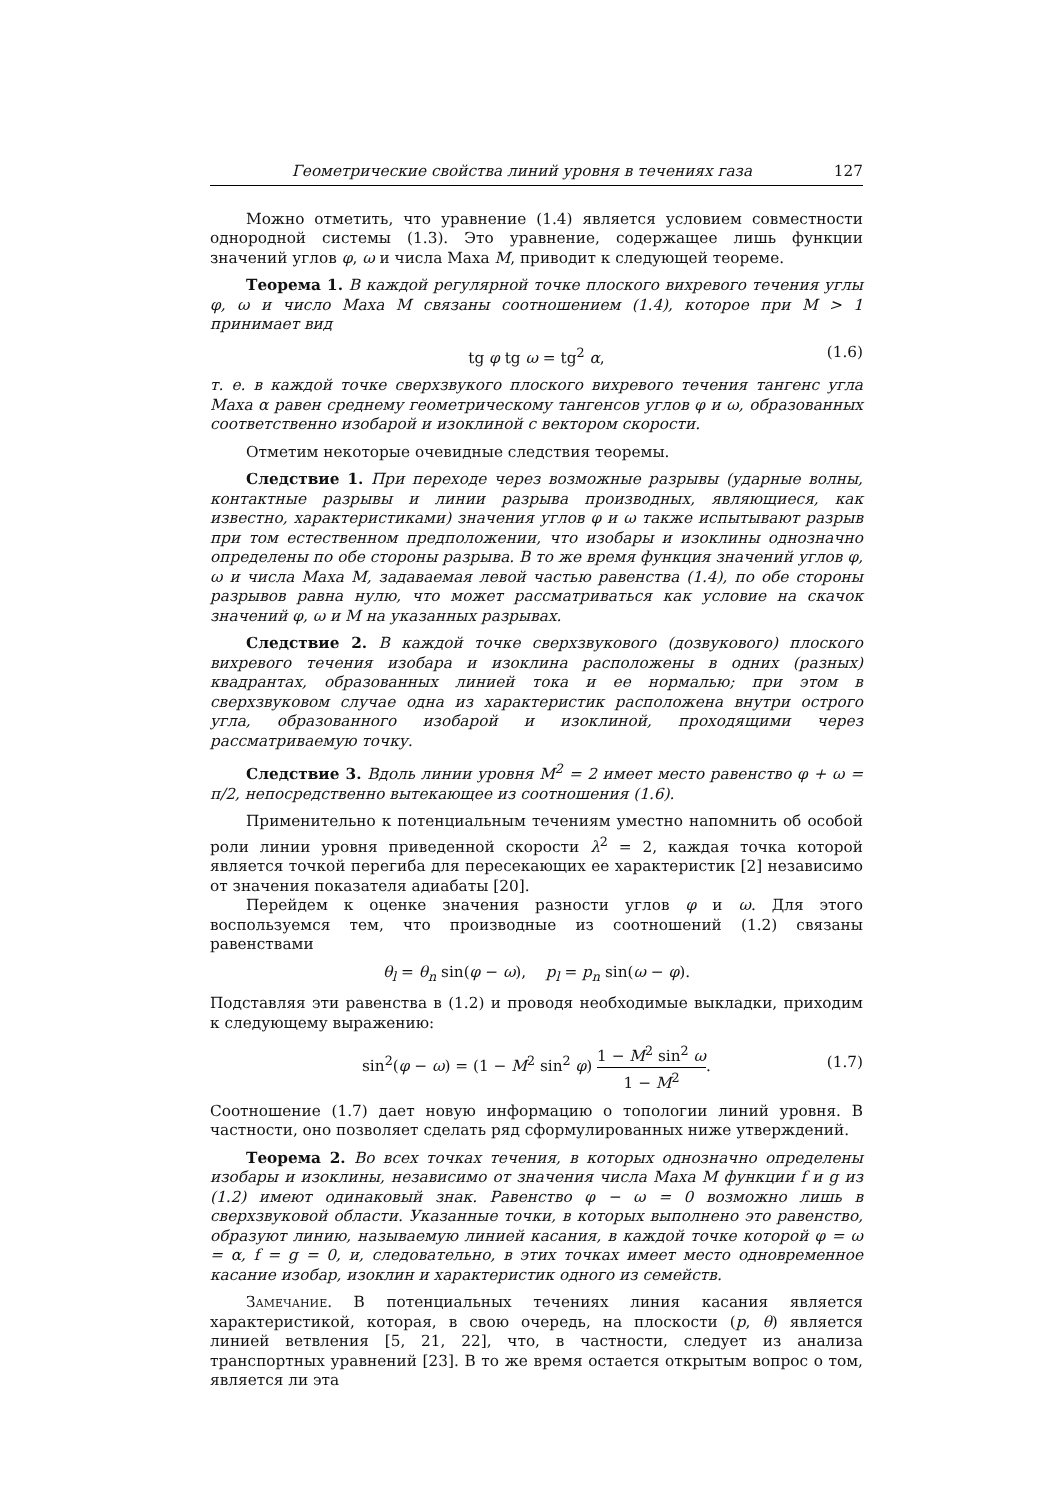Геометрические свойства линий уровня в течениях газа 127
Можно отметить, что уравнение (1.4) является условием совместности однородной системы (1.3). Это уравнение, содержащее лишь функции значений углов φ, ω и числа Маха M, приводит к следующей теореме.
Теорема 1. В каждой регулярной точке плоского вихревого течения углы φ, ω и число Маха M связаны соотношением (1.4), которое при M > 1 принимает вид
tg φ tg ω = tg<sup>2</sup> α, (1.6)
т. е. в каждой точке сверхзвукого плоского вихревого течения тангенс угла Маха α равен среднему геометрическому тангенсов углов φ и ω, образованных соответственно изобарой и изоклиной с вектором скорости.
Отметим некоторые очевидные следствия теоремы.
Следствие 1. При переходе через возможные разрывы (ударные волны, контактные разрывы и линии разрыва производных, являющиеся, как известно, характеристиками) значения углов φ и ω также испытывают разрыв при том естественном предположении, что изобары и изоклины однозначно определены по обе стороны разрыва. В то же время функция значений углов φ, ω и числа Маха M, задаваемая левой частью равенства (1.4), по обе стороны разрывов равна нулю, что может рассматриваться как условие на скачок значений φ, ω и M на указанных разрывах.
Следствие 2. В каждой точке сверхзвукового (дозвукового) плоского вихревого течения изобара и изоклина расположены в одних (разных) квадрантах, образованных линией тока и ее нормалью; при этом в сверхзвуковом случае одна из характеристик расположена внутри острого угла, образованного изобарой и изоклиной, проходящими через рассматриваемую точку.
Следствие 3. Вдоль линии уровня M<sup>2</sup> = 2 имеет место равенство φ + ω = π/2, непосредственно вытекающее из соотношения (1.6).
Применительно к потенциальным течениям уместно напомнить об особой роли линии уровня приведенной скорости λ<sup>2</sup> = 2, каждая точка которой является точкой перегиба для пересекающих ее характеристик [2] независимо от значения показателя адиабаты [20].
Перейдем к оценке значения разности углов φ и ω. Для этого воспользуемся тем, что производные из соотношений (1.2) связаны равенствами
θ<sub>l</sub> = θ<sub>n</sub> sin(φ − ω), p<sub>l</sub> = p<sub>n</sub> sin(ω − φ).
Подставляя эти равенства в (1.2) и проводя необходимые выкладки, приходим к следующему выражению:
sin<sup>2</sup>(φ − ω) = (1 − M<sup>2</sup> sin<sup>2</sup> φ) 1 − M<sup>2</sup> sin<sup>2</sup> ω 1 − M<sup>2</sup>.
(1.7)
Соотношение (1.7) дает новую информацию о топологии линий уровня. В частности, оно позволяет сделать ряд сформулированных ниже утверждений.
Теорема 2. Во всех точках течения, в которых однозначно определены изобары и изоклины, независимо от значения числа Маха M функции f и g из (1.2) имеют одинаковый знак. Равенство φ − ω = 0 возможно лишь в сверхзвуковой области. Указанные точки, в которых выполнено это равенство, образуют линию, называемую линией касания, в каждой точке которой φ = ω = α, f = g = 0, и, следовательно, в этих точках имеет место одновременное касание изобар, изоклин и характеристик одного из семейств.
Замечание. В потенциальных течениях линия касания является характеристикой, которая, в свою очередь, на плоскости (p, θ) является линией ветвления [5, 21, 22], что, в частности, следует из анализа транспортных уравнений [23]. В то же время остается открытым вопрос о том, является ли эта